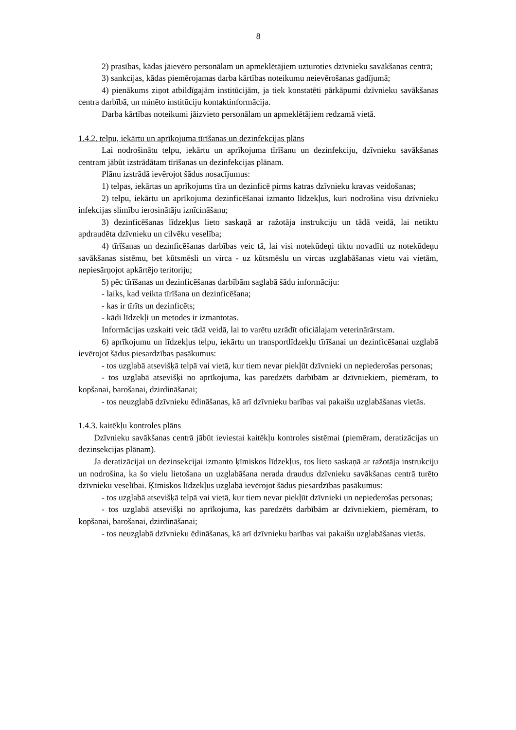8
2) prasības, kādas jāievēro personālam un apmeklētājiem uzturoties dzīvnieku savākšanas centrā;
3) sankcijas, kādas piemērojamas darba kārtības noteikumu neievērošanas gadījumā;
4) pienākums ziņot atbildīgajām institūcijām, ja tiek konstatēti pārkāpumi dzīvnieku savākšanas centra darbībā, un minēto institūciju kontaktinformācija.
Darba kārtības noteikumi jāizvieto personālam un apmeklētājiem redzamā vietā.
1.4.2. telpu, iekārtu un aprīkojuma tīrīšanas un dezinfekcijas plāns
Lai nodrošinātu telpu, iekārtu un aprīkojuma tīrīšanu un dezinfekciju, dzīvnieku savākšanas centram jābūt izstrādātam tīrīšanas un dezinfekcijas plānam.
Plānu izstrādā ievērojot šādus nosacījumus:
1) telpas, iekārtas un aprīkojums tīra un dezinficē pirms katras dzīvnieku kravas veidošanas;
2) telpu, iekārtu un aprīkojuma dezinficēšanai izmanto līdzekļus, kuri nodrošina visu dzīvnieku infekcijas slimību ierosinātāju iznīcināšanu;
3) dezinficēšanas līdzekļus lieto saskaņā ar ražotāja instrukciju un tādā veidā, lai netiktu apdraudēta dzīvnieku un cilvēku veselība;
4) tīrīšanas un dezinficēšanas darbības veic tā, lai visi notekūdeņi tiktu novadīti uz notekūdeņu savākšanas sistēmu, bet kūtsmēsli un virca - uz kūtsmēslu un vircas uzglabāšanas vietu vai vietām, nepiesārņojot apkārtējo teritoriju;
5) pēc tīrīšanas un dezinficēšanas darbībām saglabā šādu informāciju:
- laiks, kad veikta tīrīšana un dezinficēšana;
- kas ir tīrīts un dezinficēts;
- kādi līdzekļi un metodes ir izmantotas.
Informācijas uzskaiti veic tādā veidā, lai to varētu uzrādīt oficiālajam veterinārārstam.
6) aprīkojumu un līdzekļus telpu, iekārtu un transportlīdzekļu tīrīšanai un dezinficēšanai uzglabā ievērojot šādus piesardzības pasākumus:
- tos uzglabā atsevišķā telpā vai vietā, kur tiem nevar piekļūt dzīvnieki un nepiederošas personas;
- tos uzglabā atsevišķi no aprīkojuma, kas paredzēts darbībām ar dzīvniekiem, piemēram, to kopšanai, barošanai, dzirdināšanai;
- tos neuzglabā dzīvnieku ēdināšanas, kā arī dzīvnieku barības vai pakaišu uzglabāšanas vietās.
1.4.3. kaitēkļu kontroles plāns
Dzīvnieku savākšanas centrā jābūt ieviestai kaitēkļu kontroles sistēmai (piemēram, deratizācijas un dezinsekcijas plānam).
Ja deratizācijai un dezinsekcijai izmanto ķīmiskos līdzekļus, tos lieto saskaņā ar ražotāja instrukciju un nodrošina, ka šo vielu lietošana un uzglabāšana nerada draudus dzīvnieku savākšanas centrā turēto dzīvnieku veselībai. Ķīmiskos līdzekļus uzglabā ievērojot šādus piesardzības pasākumus:
- tos uzglabā atsevišķā telpā vai vietā, kur tiem nevar piekļūt dzīvnieki un nepiederošas personas;
- tos uzglabā atsevišķi no aprīkojuma, kas paredzēts darbībām ar dzīvniekiem, piemēram, to kopšanai, barošanai, dzirdināšanai;
- tos neuzglabā dzīvnieku ēdināšanas, kā arī dzīvnieku barības vai pakaišu uzglabāšanas vietās.